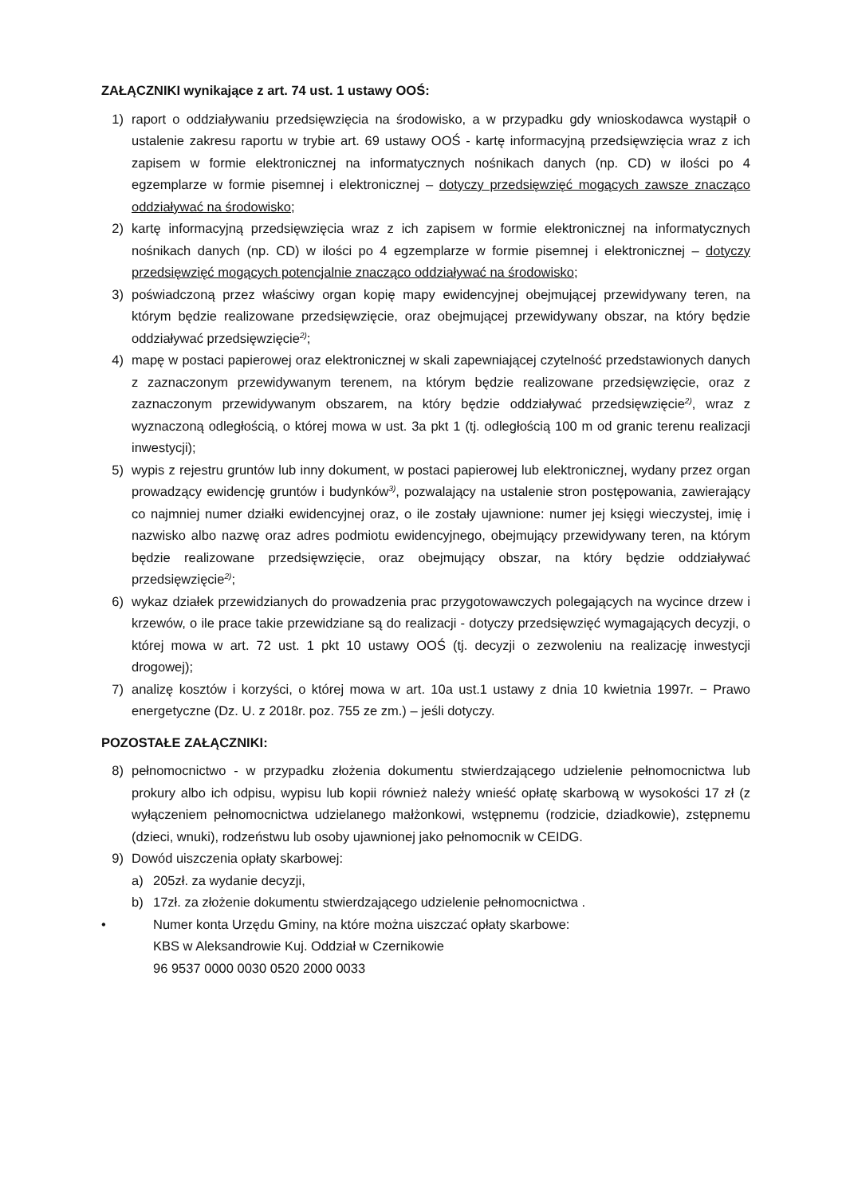ZAŁĄCZNIKI wynikające z art. 74 ust. 1 ustawy OOŚ:
1) raport o oddziaływaniu przedsięwzięcia na środowisko, a w przypadku gdy wnioskodawca wystąpił o ustalenie zakresu raportu w trybie art. 69 ustawy OOŚ - kartę informacyjną przedsięwzięcia wraz z ich zapisem w formie elektronicznej na informatycznych nośnikach danych (np. CD) w ilości po 4 egzemplarze w formie pisemnej i elektronicznej – dotyczy przedsięwzięć mogących zawsze znacząco oddziaływać na środowisko;
2) kartę informacyjną przedsięwzięcia wraz z ich zapisem w formie elektronicznej na informatycznych nośnikach danych (np. CD) w ilości po 4 egzemplarze w formie pisemnej i elektronicznej – dotyczy przedsięwzięć mogących potencjalnie znacząco oddziaływać na środowisko;
3) poświadczoną przez właściwy organ kopię mapy ewidencyjnej obejmującej przewidywany teren, na którym będzie realizowane przedsięwzięcie, oraz obejmującej przewidywany obszar, na który będzie oddziaływać przedsięwzięcie<sup>2)</sup>;
4) mapę w postaci papierowej oraz elektronicznej w skali zapewniającej czytelność przedstawionych danych z zaznaczonym przewidywanym terenem, na którym będzie realizowane przedsięwzięcie, oraz z zaznaczonym przewidywanym obszarem, na który będzie oddziaływać przedsięwzięcie<sup>2)</sup>, wraz z wyznaczoną odległością, o której mowa w ust. 3a pkt 1 (tj. odległością 100 m od granic terenu realizacji inwestycji);
5) wypis z rejestru gruntów lub inny dokument, w postaci papierowej lub elektronicznej, wydany przez organ prowadzący ewidencję gruntów i budynków<sup>3)</sup>, pozwalający na ustalenie stron postępowania, zawierający co najmniej numer działki ewidencyjnej oraz, o ile zostały ujawnione: numer jej księgi wieczystej, imię i nazwisko albo nazwę oraz adres podmiotu ewidencyjnego, obejmujący przewidywany teren, na którym będzie realizowane przedsięwzięcie, oraz obejmujący obszar, na który będzie oddziaływać przedsięwzięcie<sup>2)</sup>;
6) wykaz działek przewidzianych do prowadzenia prac przygotowawczych polegających na wycince drzew i krzewów, o ile prace takie przewidziane są do realizacji - dotyczy przedsięwzięć wymagających decyzji, o której mowa w art. 72 ust. 1 pkt 10 ustawy OOŚ (tj. decyzji o zezwoleniu na realizację inwestycji drogowej);
7) analizę kosztów i korzyści, o której mowa w art. 10a ust.1 ustawy z dnia 10 kwietnia 1997r. − Prawo energetyczne (Dz. U. z 2018r. poz. 755 ze zm.) – jeśli dotyczy.
POZOSTAŁE ZAŁĄCZNIKI:
8) pełnomocnictwo - w przypadku złożenia dokumentu stwierdzającego udzielenie pełnomocnictwa lub prokury albo ich odpisu, wypisu lub kopii również należy wnieść opłatę skarbową w wysokości 17 zł (z wyłączeniem pełnomocnictwa udzielanego małżonkowi, wstępnemu (rodzicie, dziadkowie), zstępnemu (dzieci, wnuki), rodzeństwu lub osoby ujawnionej jako pełnomocnik w CEIDG.
9) Dowód uiszczenia opłaty skarbowej:
a) 205zł. za wydanie decyzji,
b) 17zł. za złożenie dokumentu stwierdzającego udzielenie pełnomocnictwa .
• Numer konta Urzędu Gminy, na które można uiszczać opłaty skarbowe:
KBS w Aleksandrowie Kuj. Oddział w Czernikowie
96 9537 0000 0030 0520 2000 0033